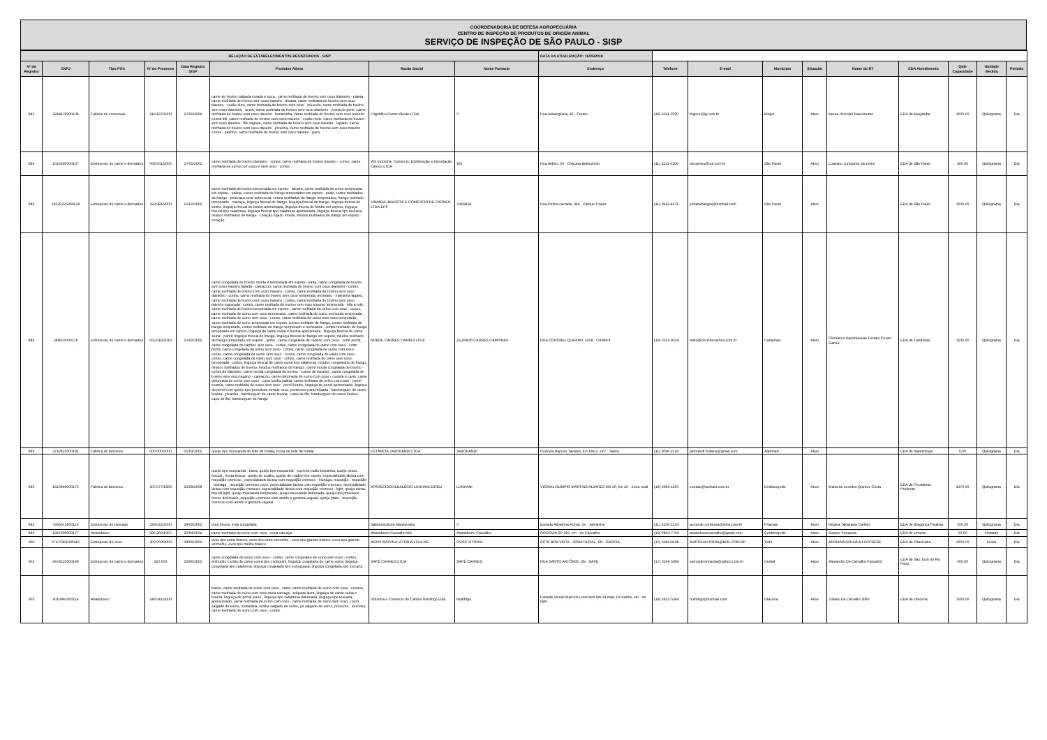COORDENADORIA DE DEFESA AGROPECUÁRIA
CENTRO DE INSPEÇÃO DE PRODUTOS DE ORIGEM ANIMAL
SERVIÇO DE INSPEÇÃO DE SÃO PAULO - SISP
| RELAÇÃO DE ESTABELECIMENTOS REGISTRADOS - SISP | | | | | | | | DATA DA ATUALIZAÇÃO: 16/05/2018 | | | | | | | | | |
| --- | --- | --- | --- | --- | --- | --- | --- | --- | --- | --- | --- | --- | --- | --- | --- | --- | --- |
| Nº do Registro | CNPJ | Tipo POA | Nº do Processo | Data Registro SISP | Produtos Ativos | Razão Social | Nome Fantasia | Endereço | Telefone | E-mail | Município | Situação | Nome do RT | EDA Atendimento | Qtde Capacidade | Unidade Medida | Período |
| 883 | 3244479000108 | Fábrica de conservas | 218.197/2000 | 27/01/2001 | carne de bovino salgada curada e seca , carne resfriada de bovino sem osso dianteiro - paleta, carne resfriada de bovino sem osso traseiro - alcatra, carne resfriada de bovino sem osso traseiro - coxão duro, carne resfriada de bovino sem osso - músculo, carne resfriada de bovino sem osso dianteiro - acém, carne resfriada de bovino sem osso dianteiro - ponta de peito, carne resfriada de bovino sem osso traseiro - bananinha, carne resfriada de bovino sem osso traseiro - contra filé, carne resfriada de bovino sem osso traseiro - coxão mole, carne resfriada de bovino sem osso traseiro - filé mignon, carne resfriada de bovino sem osso traseiro - lagarto, carne resfriada de bovino sem osso traseiro - picanha, carne resfriada de bovino sem osso traseiro cortes - patinho, carne resfriada de bovino sem osso traseiro - pacú | Frigorifico Centro Oeste LTDA | 0 | Rua Anhangüera, 45 - Centro | (18) 3211-0700 | frigoce@ig.com.br | Birigui | Ativo | karina Vicentini Nascimento | EDA de Araçatuba | 1000,00 | Quilograma | Dia |
| 884 | 1515695000107 | Entreposto de carne e derivados | 068.551/2006 | 27/01/2001 | carne resfriada de bovino dianteiro - cortes, carne resfriada de bovino traseiro - cortes, carne resfriada de suíno com osso e sem osso - cortes | WS Indústria, Comercio, Distribuição e Importação Carnes LTDA | WS | Rua Aldino, 50 - Chácara Belenzinho | (11) 2211-0200 | wscarnes@uol.com.br | São Paulo | Ativo | Lizandro Junqueira Jacomini | EDA de São Paulo | 300,00 | Quilograma | Dia |
| 886 | 68225226000124 | Entreposto de carne e derivados | 323.081/2000 | 15/02/2001 | carne resfriada de bovino temperada em espeto - alcatra, carne resfriada de suíno temperada em espeto - paleta, cortes resfriada de frango temperados em espeto - peito, cortes resfriados de frango - peito asa coxa sobrecoxa, cortes resfriados de frango temperados, frango resfriado temperado - carcaça, linguiça frescal de frango, linguiça frescal de frango, linguiça frescal de lombo, linguiça frescal de lombo apimentada, linguiça frescal de lombo em espeto, linguiça frescal tipo calabresa, linguiça frescal tipo calabresa apimentada, linguiça frescal tipo toscana, miúdos resfriados de frango - coração fígado moela, miúdos resfriados de frango em espeto - coração | JUMARA-INDÚSTRI E COMÉRCIO DE CARNES LTDA-EPP | JUMARA | Rua Pedra Lavrada, 346 - Parque Císper | (11) 2943-4371 | jumarafrangos@hotmail.com | São Paulo | Ativo | | EDA de São Paulo | 3000,00 | Quilograma | Dia |
| 888 | 588952000178 | Entreposto de carne e derivados | 062.018/2010 | 15/02/2001 | carne congelada de bovino moída e temperada em espeto - kafta, carne congelada de bovino sem osso traseiro fatiada - carpaccio, carne resfriada de bovino com osso dianteiro - cortes, carne resfriada de bovino com osso traseiro - cortes, carne resfriada de bovino sem osso dianteiro - cortes, carne resfriada de bovino sem osso temperado recheado - maminha lagarto, carne resfriada de bovino sem osso traseiro - cortes, carne resfriada de bovino sem osso traseiro maturada - cortes, carne resfriada de bovino sem osso traseiro temperada - bife a role, carne resfriada de bovino temperada em espeto , carne resfriada de suíno com osso - cortes, carne resfriada de suíno com osso temperada , carne resfriada de suíno recheada temperada , carne resfriada de suíno sem osso - cortes, carne resfriada de suíno sem osso temperada , carne resfriada de suíno temperada em espeto, cortes resfriado de frango, cortes resfriado de frango temperado, cortes resfriado de frango temperado e recheados , cortes resfriado de frango temperado em espeto, linguiça de carne suína e bovina apimentada , linguiça frescal de carne suína - pernil, linguiça frescal de frango, linguiça frescal de frango em espeto, miúdos resfriado de frango temperado em espeto , quibe , carne congelada de caprino com osso - corte pernil, carne congelada de caprino sem osso - cortes, carne congelada de ovino com osso - corte pernil, carne congelada de ovino sem osso - cortes, carne congelada de suíno com osso - cortes, carne congelada de suíno sem osso - cortes, carne congelada de vitelo com osso - cortes, carne congelada de vitelo sem osso - cortes, carne resfriada de ovino sem osso temperada - cortes, linguiça frescal de carne suína tipo calabresa, miúdos congelados de frango, miúdos resfriados de bovino, miúdos resfriados de frango , carne moída congelada de bovino - cortes de dianteiro, carne moída congelada de bovino - cortes de traseiro , carne congelada de bovino sem osso lagarto - carpaccio, carne defumada de suíno com osso - costela e carré, carne defumada de suíno sem osso - copa lombo paleta, carne resfriada de ovino com osso - pernil costela, carne resfriada de ovino sem osso - pernil lombo, linguiça de pernil apimentada, linguiça de pernil com queijo tipo provolone tomate seco, pertences para feijoada , hamburguer de carne bovina - picanha , hamburguer de carne bovina - capa de filé, hamburguer de carne bovina - capa de filé, hamburguer de frango | NOBRE CARNES CAMBUÍ LTDA | ZEZINHO CARNES CAMPINAS | RUA CORONEL QUIRINO, 1658 - CAMBUÍ | (19) 3251-9224 | fabio@zezinhocarnes.com.br | Campinas | Ativo | Clemance Kandrasovas Ferrato Cecon Garcia | EDA de Campinas | 1100,00 | Quilograma | Dia |
| 889 | 3742821000191 | Fábrica de laticínios | 000.000/2000 | 01/03/2001 | queijo tipo mussarela de leite de búfala, ricota de leite de búfala | ESTÂNCIA JABORANDI LTDA | JABORANDI | Rodovia Raposo Tavares, km 148,3, s/nº - Tatetu | (11) 5096-2218 | jaborandi.bufalos@gmail.com | Alambari | Ativo | | EDA de Itapetininga | 0,00 | Quilograma | Dia |
| 890 | 1810948000175 | Fábrica de laticínios | 305.077/1999 | 25/09/2008 | queijo tipo mussarela - barra, queijo tipo mussarela - nozinho palito bolotinha, queijo minas frescal , ricota fresca , queijo de coalho, queijo de coalho tipo espeto, especialidade láctea com requeijão cremoso , especialidade láctea com requeijão cremoso - bisnaga, requeijão , requeijão - bisnaga , requeijão cremoso copo, especialidade láctea com requeijão cremoso, especialidade láctea com requeijão cremoso, especialidade láctea com requeijão cremoso - light, queijo minas frescal light, queijo mussarela temperado, queijo mussarela defumado, queijo tipo provolone fresco defumado, requeijão cremoso com amido e gordura vegetal, queijo prato , requeijão cremoso com amido e gordura vegetal | APARECIDO ALDALÉCIO LUNHANI EIRELI | LUNHANI | VICINAL OLÍMPIO MARTINS ÁLVARES KM 20, km 20 - Zona rural | (18) 3994-1105 | contato@lunhani.com.br | Emilianópolis | Ativo | Maria de Lourdes Queiroz Costa | EDA de Presidente Prudente | 1070,00 | Quilograma | Dia |
| 892 | 7966372000116 | Entreposto de pescado | 239.022/2000 | 29/03/2001 | truta fresca, truta congelada | Salmonicultura Mantiqueira | 0 | Estrada Atibainha Acima, s/n - Atibainha | (11) 3159-1214 | acropole.corretora@terra.com.br | Piracaia | Ativo | Regina Takasawa Carletti | EDA de Bragança Paulista | 250,00 | Quilograma | Dia |
| 893 | 1947009000177 | Abatedouro | 096.268/1997 | 20/04/2001 | carne resfriada de suíno com osso - meia carcaça | Abatedouro Cascalho ME | Abatedouro Cascalho | RODOVIA SP 316, s/n - do Cascalho | (19) 9804-7763 | abatedourocascalho@gmail.com | Cordeirópolis | Ativo | Suelen Tomazela | EDA de Limeira | 50,00 | Unidade | Dia |
| 900 | 57470361000119 | Entreposto de ovos | 302.059/2000 | 08/06/2001 | ovos tipo extra branco, ovos tipo extra vermelho , ovos tipo grande branco, ovos tipo grande vermelho, ovos tipo médio branco | AGRO AVÍCOLA VITÓRIA LTDA ME | OVOS VITÓRIA | SITIO BOA VISTA - ZONA RURAL, SN - GARCIA | (15) 3386-8108 | AVICOLAVITORIA@BOL.COM.BR | Tietê | Ativo | ADRIANA GOUVEA LUCCHESE | EDA de Piracicaba | 2000,00 | Dúzia | Dia |
| 903 | 4374225000169 | Entreposto de carne e derivados | 320.003 | 26/06/2001 | carne congelada de suíno com osso - cortes, carne congelada de suíno sem osso - cortes, embutido cozido de carne suína tipo codeguim, linguiça congelada de carne suína, linguiça congelada tipo calabresa, linguiça congelada tipo portuguesa, linguiça congelada tipo toscana | SAPÉ CARNES LTDA | SAPÉ CARNES | RUA SANTO ANTÔNIO, SN - SAPE | (17) 3266-5096 | samuelbombarda@yahoo.com.br | Cedral | Ativo | Alexandre De Carvalho Passarini | EDA de São José do Rio Preto | 500,00 | Quilograma | Dia |
| 905 | 6010992000114 | Abatedouro | 248.041/2000 | | bacon, carne resfriada de suíno com osso - carré, carne resfriada de suíno com osso - costela, carne resfriada de suíno com osso meia carcaça - etiqueta lacre, linguiça de carne suína e bovina, linguiça de pernil suíno , linguiça tipo calabresa defumada, linguiça tipo toscana, apresuntado, carne resfriada de suíno com osso , carne resfriada de suíno sem osso, couro salgado de suíno, mortadela, orelha salgado de suíno, pé salgado de suíno, presunto , toucinho, carne resfriada de suíno com osso - cortes | Industria e Comercio de Carnes Nutrifrigo Ltda | Nutrifrigo | Estrada Vicnial Marcelo Lorenzetti km 03 mais 10 metros, s/n - do tigre | (18) 3821-5360 | nutrifrigo@hotmail.com | Dracena | Ativo | Juliano De Carvalho Biffe | EDA de Dracena | 1500,00 | Quilograma | Dia |